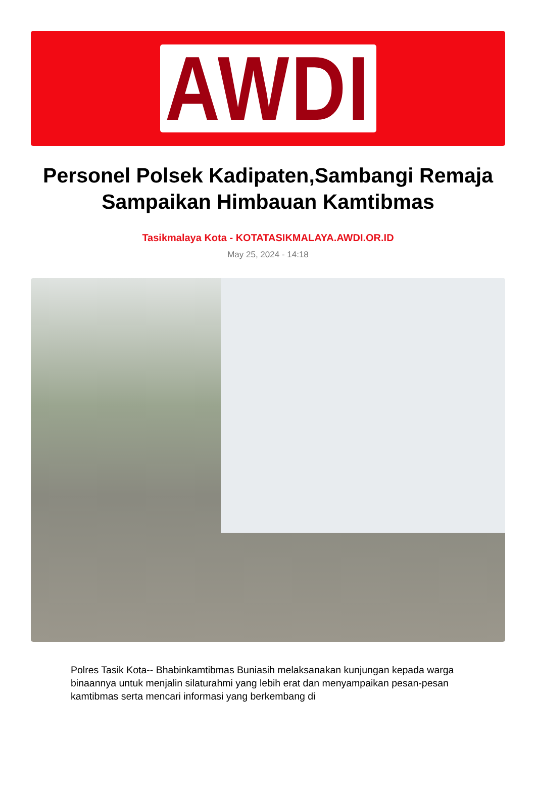AWDI
Personel Polsek Kadipaten,Sambangi Remaja Sampaikan Himbauan Kamtibmas
Tasikmalaya Kota - KOTATASIKMALAYA.AWDI.OR.ID
May 25, 2024 - 14:18
Polres Tasik Kota-- Bhabinkamtibmas Buniasih melaksanakan kunjungan kepada warga binaannya untuk menjalin silaturahmi yang lebih erat dan menyampaikan pesan-pesan kamtibmas serta mencari informasi yang berkembang di